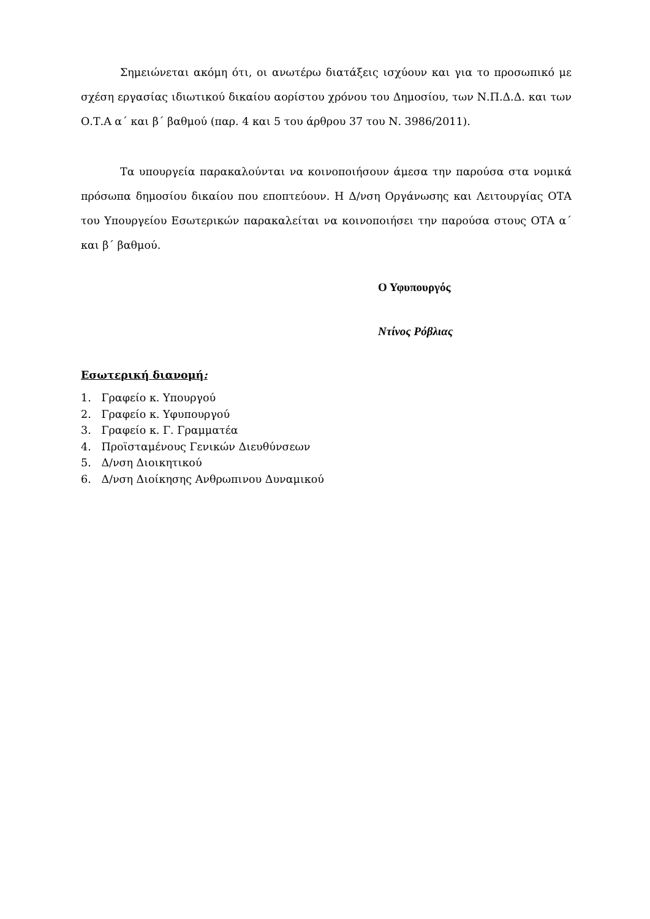Σημειώνεται ακόμη ότι, οι ανωτέρω διατάξεις ισχύουν και για το προσωπικό με σχέση εργασίας ιδιωτικού δικαίου αορίστου χρόνου του Δημοσίου, των Ν.Π.Δ.Δ. και των Ο.Τ.Α α΄ και β΄ βαθμού (παρ. 4 και 5 του άρθρου 37 του Ν. 3986/2011).
Τα υπουργεία παρακαλούνται να κοινοποιήσουν άμεσα την παρούσα στα νομικά πρόσωπα δημοσίου δικαίου που εποπτεύουν. Η Δ/νση Οργάνωσης και Λειτουργίας ΟΤΑ του Υπουργείου Εσωτερικών παρακαλείται να κοινοποιήσει την παρούσα στους ΟΤΑ α΄ και β΄ βαθμού.
Ο Υφυπουργός
Ντίνος Ρόβλιας
Εσωτερική διανομή:
1. Γραφείο κ. Υπουργού
2. Γραφείο κ. Υφυπουργού
3. Γραφείο κ. Γ. Γραμματέα
4. Προϊσταμένους Γενικών Διευθύνσεων
5. Δ/νση Διοικητικού
6. Δ/νση Διοίκησης Ανθρωπινου Δυναμικού